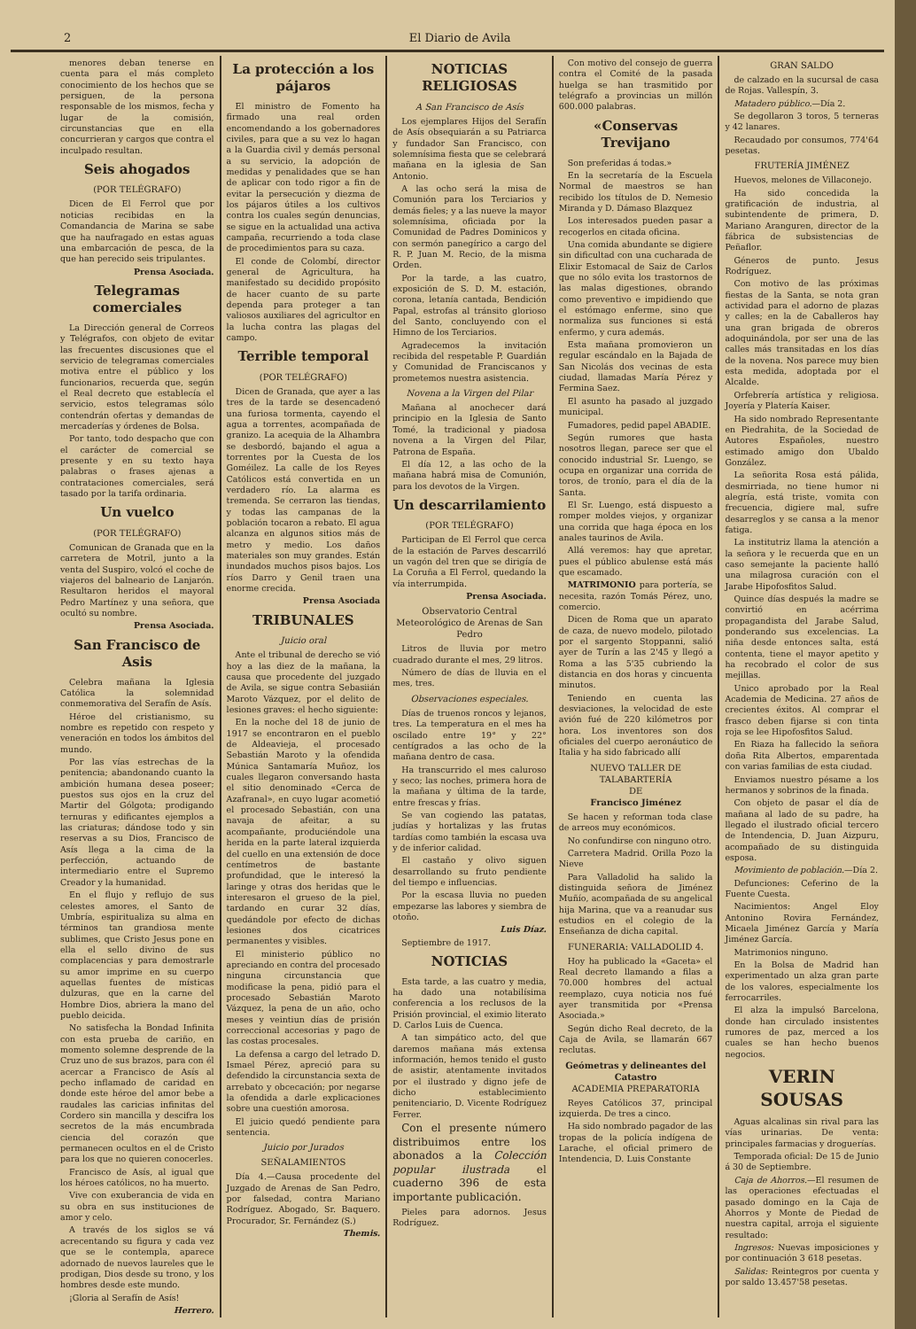2 El Diario de Avila
menores deban tenerse en cuenta para el más completo conocimiento de los hechos que se persiguen, de la persona responsable de los mismos, fecha y lugar de la comisión, circunstancias que en ella concurrieran y cargos que contra el inculpado resultan.
Seis ahogados
(POR TELÉGRAFO)
Dicen de El Ferrol que por noticias recibidas en la Comandancia de Marina se sabe que ha naufragado en estas aguas una embarcación de pesca, de la que han perecido seis tripulantes.
Prensa Asociada.
Telegramas comerciales
La Dirección general de Correos y Telégrafos, con objeto de evitar las frecuentes discusiones que el servicio de telegramas comerciales motiva entre el público y los funcionarios, recuerda que, según el Real decreto que establecía el servicio, estos telegramas sólo contendrán ofertas y demandas de mercaderías y órdenes de Bolsa.
Por tanto, todo despacho que con el carácter de comercial se presente y en su texto haya palabras o frases ajenas a contrataciones comerciales, será tasado por la tarifa ordinaria.
Un vuelco
(POR TELÉGRAFO)
Comunican de Granada que en la carretera de Motril, junto a la venta del Suspiro, volcó el coche de viajeros del balneario de Lanjarón. Resultaron heridos el mayoral Pedro Martínez y una señora, que ocultó su nombre.
Prensa Asociada.
San Francisco de Asis
Celebra mañana la Iglesia Católica la solemnidad conmemorativa del Serafín de Asís.
Héroe del cristianismo, su nombre es repetido con respeto y veneración en todos los ámbitos del mundo.
Por las vías estrechas de la penitencia; abandonando cuanto la ambición humana desea poseer; puestos sus ojos en la cruz del Martir del Gólgota; prodigando ternuras y edificantes ejemplos a las criaturas; dándose todo y sin reservas a su Dios, Francisco de Asís llega a la cima de la perfección, actuando de intermediario entre el Supremo Creador y la humanidad.
En el flujo y reflujo de sus celestes amores, el Santo de Umbría, espiritualiza su alma en términos tan grandiosa mente sublimes, que Cristo Jesus pone en ella el sello divino de sus complacencias y para demostrarle su amor imprime en su cuerpo aquellas fuentes de místicas dulzuras, que en la carne del Hombre Dios, abriera la mano del pueblo deicida.
No satisfecha la Bondad Infinita con esta prueba de cariño, en momento solemne desprende de la Cruz uno de sus brazos, para con él acercar a Francisco de Asís al pecho inflamado de caridad en donde este héroe del amor bebe a raudales las caricias infinitas del Cordero sin mancilla y descifra los secretos de la más encumbrada ciencia del corazón que permanecen ocultos en el de Cristo para los que no quieren conocerles.
Francisco de Asís, al igual que los héroes católicos, no ha muerto.
Vive con exuberancia de vida en su obra en sus instituciones de amor y celo.
A través de los siglos se vá acrecentando su figura y cada vez que se le contempla, aparece adornado de nuevos laureles que le prodigan, Dios desde su trono, y los hombres desde este mundo.
¡Gloria al Serafín de Asís!
Herrero.
La protección a los pájaros
El ministro de Fomento ha firmado una real orden encomendando a los gobernadores civiles, para que a su vez lo hagan a la Guardia civil y demás personal a su servicio, la adopción de medidas y penalidades que se han de aplicar con todo rigor a fin de evitar la persecución y diezma de los pájaros útiles a los cultivos contra los cuales según denuncias, se sigue en la actualidad una activa campaña, recurriendo a toda clase de procedimientos para su caza.
El conde de Colombí, director general de Agricultura, ha manifestado su decidido propósito de hacer cuanto de su parte dependa para proteger a tan valiosos auxiliares del agricultor en la lucha contra las plagas del campo.
Terrible temporal
(POR TELÉGRAFO)
Dicen de Granada, que ayer a las tres de la tarde se desencadenó una furiosa tormenta, cayendo el agua a torrentes, acompañada de granizo. La acequia de la Alhambra se desbordó, bajando el agua a torrentes por la Cuesta de los Goméilez. La calle de los Reyes Católicos está convertida en un verdadero río. La alarma es tremenda. Se cerraron las tiendas, y todas las campanas de la población tocaron a rebato. El agua alcanza en algunos sitios más de metro y medio. Los daños materiales son muy grandes. Están inundados muchos pisos bajos. Los ríos Darro y Genil traen una enorme crecida.
Prensa Asociada
TRIBUNALES
Juicio oral
Ante el tribunal de derecho se vió hoy a las diez de la mañana, la causa que procedente del juzgado de Avila, se sigue contra Sebasiián Maroto Vázquez, por el delito de lesiones graves: el hecho siguiente:
En la noche del 18 de junio de 1917 se encontraron en el pueblo de Aldeavieja, el procesado Sebastián Maroto y la ofendida Múnica Santamaría Muñoz, los cuales llegaron conversando hasta el sitio denominado «Cerca de Azafranal», en cuyo lugar acometió el procesado Sebastián, con una navaja de afeitar, a su acompañante, produciéndole una herida en la parte lateral izquierda del cuello en una extensión de doce centímetros de bastante profundidad, que le interesó la laringe y otras dos heridas que le interesaron el grueso de la piel, tardando en curar 32 días, quedándole por efecto de dichas lesiones dos cicatrices permanentes y visibles.
El ministerio público no apreciando en contra del procesado ninguna circunstancia que modificase la pena, pidió para el procesado Sebastián Maroto Vázquez, la pena de un año, ocho meses y veintiun días de prisión correccional accesorias y pago de las costas procesales.
La defensa a cargo del letrado D. Ismael Pérez, apreció para su defendido la circunstancia sexta de arrebato y obcecación; por negarse la ofendida a darle explicaciones sobre una cuestión amorosa.
El juicio quedó pendiente para sentencia.
Juicio por Jurados
SEÑALAMIENTOS
Día 4.—Causa procedente del Juzgado de Arenas de San Pedro, por falsedad, contra Mariano Rodríguez. Abogado, Sr. Baquero. Procurador, Sr. Fernández (S.)
Themis.
NOTICIAS RELIGIOSAS
A San Francisco de Asís
Los ejemplares Hijos del Serafín de Asís obsequiarán a su Patriarca y fundador San Francisco, con solemnísima fiesta que se celebrará mañana en la iglesia de San Antonio.
A las ocho será la misa de Comunión para los Terciarios y demás fieles; y a las nueve la mayor solemnísima, oficiada por la Comunidad de Padres Dominicos y con sermón panegírico a cargo del R. P. Juan M. Recio, de la misma Orden.
Por la tarde, a las cuatro, exposición de S. D. M. estación, corona, letanía cantada, Bendición Papal, estrofas al tránsito glorioso del Santo, concluyendo con el Himno de los Terciarios.
Agradecemos la invitación recibida del respetable P. Guardián y Comunidad de Franciscanos y prometemos nuestra asistencia.
Novena a la Virgen del Pilar
Mañana al anochecer dará principio en la Iglesia de Santo Tomé, la tradicional y piadosa novena a la Virgen del Pilar, Patrona de España.
El día 12, a las ocho de la mañana habrá misa de Comunión, para los devotos de la Virgen.
Un descarrilamiento
(POR TELÉGRAFO)
Participan de El Ferrol que cerca de la estación de Parves descarriló un vagón del tren que se dirigía de La Coruña a El Ferrol, quedando la vía interrumpida.
Prensa Asociada.
Observatorio Central Meteorológico de Arenas de San Pedro
Litros de lluvia por metro cuadrado durante el mes, 29 litros.
Número de días de lluvia en el mes, tres.
Observaciones especiales.
Días de truenos roncos y lejanos, tres. La temperatura en el mes ha oscilado entre 19° y 22° centígrados a las ocho de la mañana dentro de casa.
Ha transcurrido el mes caluroso y seco; las noches, primera hora de la mañana y última de la tarde, entre frescas y frías.
Se van cogiendo las patatas, judías y hortalizas y las frutas tardías como también la escasa uva y de inferior calidad.
El castaño y olivo siguen desarrollando su fruto pendiente del tiempo e influencias.
Por la escasa lluvia no pueden empezarse las labores y siembra de otoño.
Luis Díaz.
Septiembre de 1917.
NOTICIAS
Esta tarde, a las cuatro y media, ha dado una notabilísima conferencia a los reclusos de la Prisión provincial, el eximio literato D. Carlos Luis de Cuenca.
A tan simpático acto, del que daremos mañana más extensa información, hemos tenido el gusto de asistir, atentamente invitados por el ilustrado y digno jefe de dicho establecimiento penitenciario, D. Vicente Rodríguez Ferrer.
Con el presente número distribuimos entre los abonados a la Colección popular ilustrada el cuaderno 396 de esta importante publicación.
Pieles para adornos. Jesus Rodríguez.
Con motivo del consejo de guerra contra el Comité de la pasada huelga se han trasmitido por telégrafo a provincias un millón 600.000 palabras.
«Conservas Trevijano
Son preferidas á todas.»
En la secretaría de la Escuela Normal de maestros se han recibido los títulos de D. Nemesio Miranda y D. Dámaso Blazquez
Los interesados pueden pasar a recogerlos en citada oficina.
Una comida abundante se digiere sin dificultad con una cucharada de Elixir Estomacal de Saiz de Carlos que no sólo evita los trastornos de las malas digestiones, obrando como preventivo e impidiendo que el estómago enferme, sino que normaliza sus funciones si está enfermo, y cura además.
Esta mañana promovieron un regular escándalo en la Bajada de San Nicolás dos vecinas de esta ciudad, llamadas María Pérez y Fermina Saez.
El asunto ha pasado al juzgado municipal.
Fumadores, pedid papel ABADIE.
Según rumores que hasta nosotros llegan, parece ser que el conocido industrial Sr. Luengo, se ocupa en organizar una corrida de toros, de tronío, para el día de la Santa.
El Sr. Luengo, está dispuesto a romper moldes viejos, y organizar una corrida que haga época en los anales taurinos de Avila.
Allá veremos: hay que apretar, pues el público abulense está más que escamado.
MATRIMONIO para portería, se necesita, razón Tomás Pérez, uno, comercio.
Dicen de Roma que un aparato de caza, de nuevo modelo, pilotado por el sargento Stoppanni, salió ayer de Turín a las 2'45 y llegó a Roma a las 5'35 cubriendo la distancia en dos horas y cincuenta minutos.
Teniendo en cuenta las desviaciones, la velocidad de este avión fué de 220 kilómetros por hora. Los inventores son dos oficiales del cuerpo aeronáutico de Italia y ha sido fabricado allí
NUEVO TALLER DE TALABARTERÍA
DE
Francisco Jiménez
Se hacen y reforman toda clase de arreos muy económicos.
No confundirse con ninguno otro.
Carretera Madrid. Orilla Pozo la Nieve
Para Valladolid ha salido la distinguida señora de Jiménez Muñío, acompañada de su angelical hija Marina, que va a reanudar sus estudios en el colegio de la Enseñanza de dicha capital.
FUNERARIA: VALLADOLID 4.
Hoy ha publicado la «Gaceta» el Real decreto llamando a filas a 70.000 hombres del actual reemplazo, cuya noticia nos fué ayer transmitida por «Prensa Asociada.»
Según dicho Real decreto, de la Caja de Avila, se llamarán 667 reclutas.
Geómetras y delineantes del Catastro
ACADEMIA PREPARATORIA
Reyes Católicos 37, principal izquierda. De tres a cinco.
Ha sido nombrado pagador de las tropas de la policía indígena de Larache, el oficial primero de Intendencia, D. Luis Constante
GRAN SALDO
de calzado en la sucursal de casa de Rojas. Vallespín, 3.
Matadero público.—Día 2.
Se degollaron 3 toros, 5 terneras y 42 lanares.
Recaudado por consumos, 774'64 pesetas.
FRUTERÍA JIMÉNEZ
Huevos, melones de Villaconejo.
Ha sido concedida la gratificación de industria, al subintendente de primera, D. Mariano Aranguren, director de la fábrica de subsistencias de Peñaflor.
Géneros de punto. Jesus Rodríguez.
Con motivo de las próximas fiestas de la Santa, se nota gran actividad para el adorno de plazas y calles; en la de Caballeros hay una gran brigada de obreros adoquinándola, por ser una de las calles más transitadas en los días de la novena. Nos parece muy bien esta medida, adoptada por el Alcalde.
Orfebrería artística y religiosa. Joyería y Platería Kaiser.
Ha sido nombrado Representante en Piedrahita, de la Sociedad de Autores Españoles, nuestro estimado amigo don Ubaldo González.
La señorita Rosa está pálida, desmirriada, no tiene humor ni alegría, está triste, vomita con frecuencia, digiere mal, sufre desarreglos y se cansa a la menor fatiga.
La institutriz llama la atención a la señora y le recuerda que en un caso semejante la paciente halló una milagrosa curación con el Jarabe Hipofosfitos Salud.
Quince días después la madre se convirtió en acérrima propagandista del Jarabe Salud, ponderando sus excelencias. La niña desde entonces salta, está contenta, tiene el mayor apetito y ha recobrado el color de sus mejillas.
Unico aprobado por la Real Academia de Medicina. 27 años de crecientes éxitos. Al comprar el frasco deben fijarse si con tinta roja se lee Hipofosfitos Salud.
En Riaza ha fallecido la señora doña Rita Albertos, emparentada con varias familias de esta ciudad.
Enviamos nuestro pésame a los hermanos y sobrinos de la finada.
Con objeto de pasar el día de mañana al lado de su padre, ha llegado el ilustrado oficial tercero de Intendencia, D. Juan Aizpuru, acompañado de su distinguida esposa.
Movimiento de población.—Día 2.
Defunciones: Ceferino de la Fuente Cuesta.
Nacimientos: Angel Eloy Antonino Rovira Fernández, Micaela Jiménez García y María Jiménez García.
Matrimonios ninguno.
En la Bolsa de Madrid han experimentado un alza gran parte de los valores, especialmente los ferrocarriles.
El alza la impulsó Barcelona, donde han circulado insistentes rumores de paz, merced a los cuales se han hecho buenos negocios.
VERIN SOUSAS
Aguas alcalinas sin rival para las vías urinarias. De venta: principales farmacias y droguerías.
Temporada oficial: De 15 de Junio á 30 de Septiembre.
Caja de Ahorros.—El resumen de las operaciones efectuadas el pasado domingo en la Caja de Ahorros y Monte de Piedad de nuestra capital, arroja el siguiente resultado:
Ingresos: Nuevas imposiciones y por continuación 3 618 pesetas.
Salidas: Reintegros por cuenta y por saldo 13.457'58 pesetas.